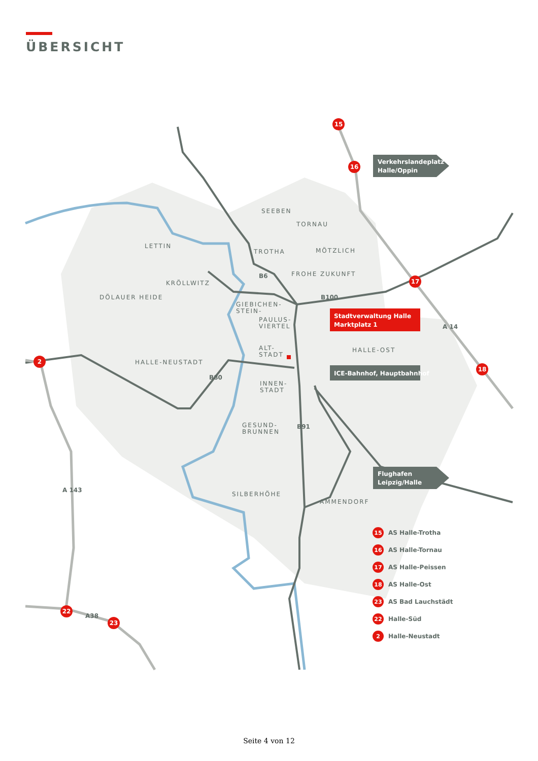ÜBERSICHT
15
16
17
18
2
22
23
Verkehrslandeplatz
Halle/Oppin
Stadtverwaltung Halle
Marktplatz 1
ICE-Bahnhof, Hauptbahnhof
Flughafen
Leipzig/Halle
SEEBEN
TORNAU
LETTIN
TROTHA
MÖTZLICH
KRÖLLWITZ
FROHE ZUKUNFT
DÖLAUER HEIDE
GIEBICHEN-
STEIN-
PAULUS-
VIERTEL
HALLE-OST
ALT-
STADT
HALLE-NEUSTADT
INNEN-
STADT
GESUND-
BRUNNEN
SILBERHÖHE
AMMENDORF
B6
B100
B80
B91
A 14
A 143
A38
15
16
17
18
23
22
2
AS Halle-Trotha
AS Halle-Tornau
AS Halle-Peissen
AS Halle-Ost
AS Bad Lauchstädt
Halle-Süd
Halle-Neustadt
Seite 4 von 12